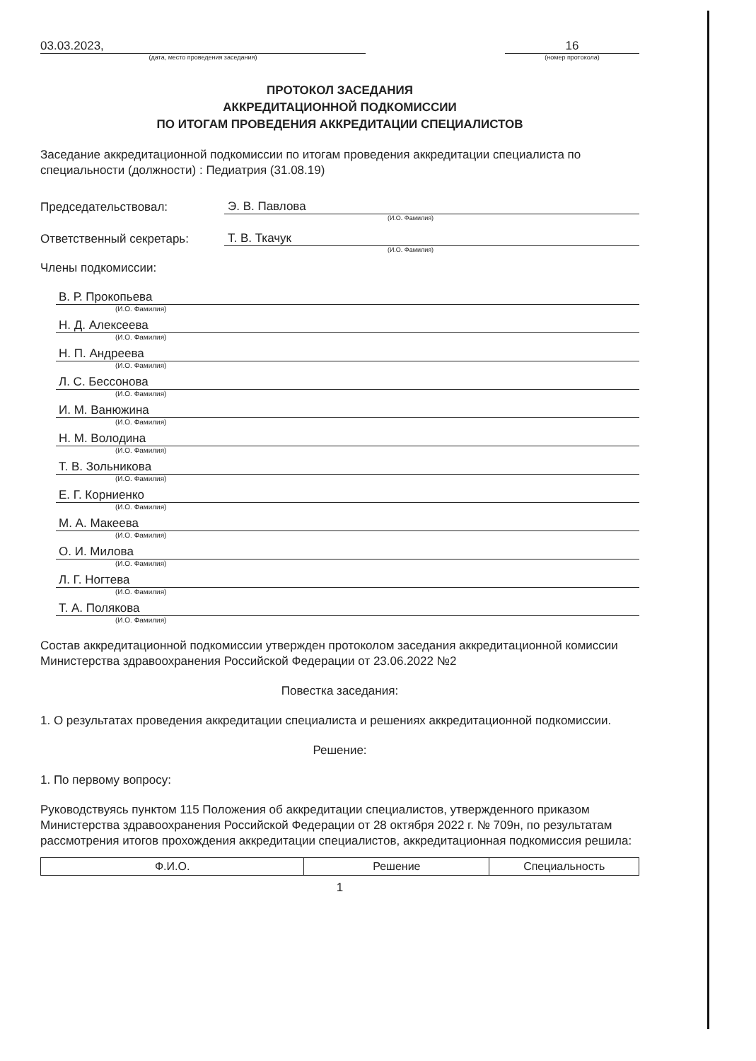03.03.2023,
(дата, место проведения заседания)
16
(номер протокола)
ПРОТОКОЛ ЗАСЕДАНИЯ
АККРЕДИТАЦИОННОЙ ПОДКОМИССИИ
ПО ИТОГАМ ПРОВЕДЕНИЯ АККРЕДИТАЦИИ СПЕЦИАЛИСТОВ
Заседание аккредитационной подкомиссии по итогам проведения аккредитации специалиста по специальности (должности) : Педиатрия (31.08.19)
Председательствовал: Э. В. Павлова
(И.О. Фамилия)
Ответственный секретарь: Т. В. Ткачук
(И.О. Фамилия)
Члены подкомиссии:
В. Р. Прокопьева
(И.О. Фамилия)
Н. Д. Алексеева
(И.О. Фамилия)
Н. П. Андреева
(И.О. Фамилия)
Л. С. Бессонова
(И.О. Фамилия)
И. М. Ванюжина
(И.О. Фамилия)
Н. М. Володина
(И.О. Фамилия)
Т. В. Зольникова
(И.О. Фамилия)
Е. Г. Корниенко
(И.О. Фамилия)
М. А. Макеева
(И.О. Фамилия)
О. И. Милова
(И.О. Фамилия)
Л. Г. Ногтева
(И.О. Фамилия)
Т. А. Полякова
(И.О. Фамилия)
Состав аккредитационной подкомиссии утвержден протоколом заседания аккредитационной комиссии Министерства здравоохранения Российской Федерации от 23.06.2022 №2
Повестка заседания:
1. О результатах проведения аккредитации специалиста и решениях аккредитационной подкомиссии.
Решение:
1. По первому вопросу:
Руководствуясь пунктом 115 Положения об аккредитации специалистов, утвержденного приказом Министерства здравоохранения Российской Федерации от 28 октября 2022 г. № 709н, по результатам рассмотрения итогов прохождения аккредитации специалистов, аккредитационная подкомиссия решила:
| Ф.И.О. | Решение | Специальность |
| --- | --- | --- |
1